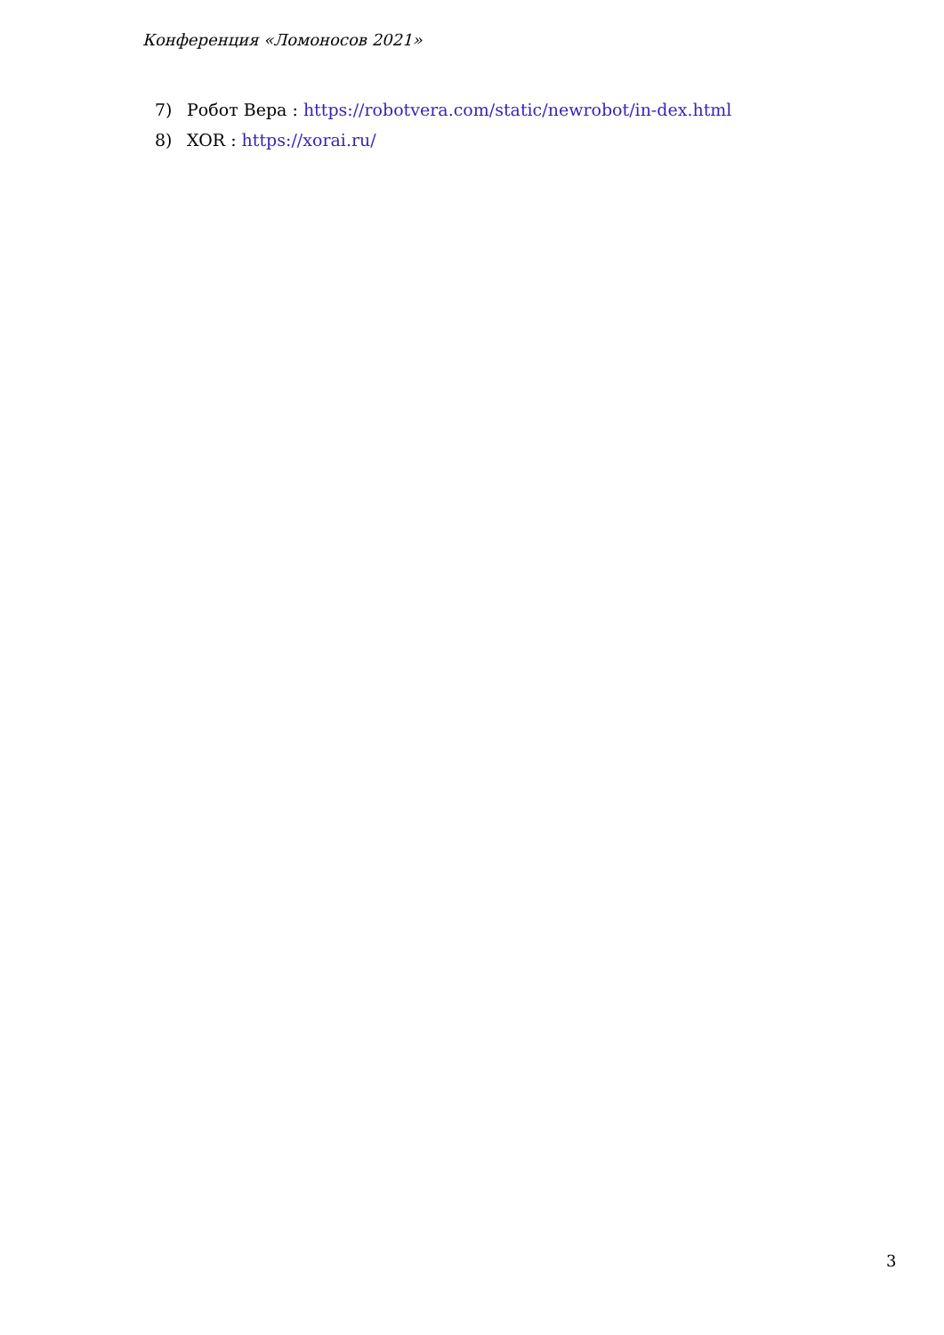Конференция «Ломоносов 2021»
7) Робот Вера : https://robotvera.com/static/newrobot/in-dex.html
8) XOR : https://xorai.ru/
3